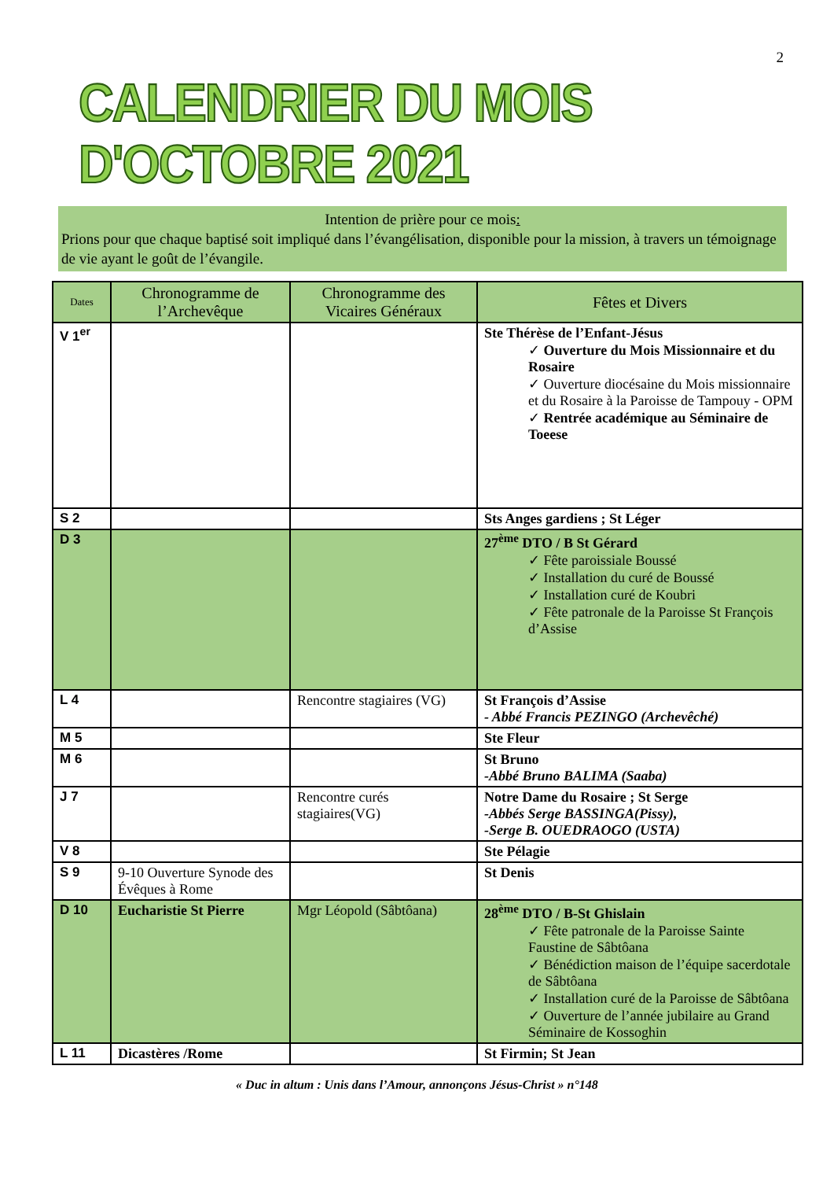2
CALENDRIER DU MOIS D'OCTOBRE 2021
Intention de prière pour ce mois:
Prions pour que chaque baptisé soit impliqué dans l’évangélisation, disponible pour la mission, à travers un témoignage de vie ayant le goût de l’évangile.
| Dates | Chronogramme de l’Archevêque | Chronogramme des Vicaires Généraux | Fêtes et Divers |
| --- | --- | --- | --- |
| V 1<sup>er</sup> | | | Ste Thérèse de l’Enfant-Jésus ✓ Ouverture du Mois Missionnaire et du Rosaire ✓ Ouverture diocésaine du Mois missionnaire et du Rosaire à la Paroisse de Tampouy - OPM ✓ Rentrée académique au Séminaire de Toeese |
| S 2 | | | Sts Anges gardiens ; St Léger |
| D 3 | | | 27<sup>ème</sup> DTO / B St Gérard ✓ Fête paroissiale Boussé ✓ Installation du curé de Boussé ✓ Installation curé de Koubri ✓ Fête patronale de la Paroisse St François d’Assise |
| L 4 | | Rencontre stagiaires (VG) | St François d’Assise - Abbé Francis PEZINGO (Archevêché) |
| M 5 | | | Ste Fleur |
| M 6 | | | St Bruno -Abbé Bruno BALIMA (Saaba) |
| J 7 | | Rencontre curés stagiaires(VG) | Notre Dame du Rosaire ; St Serge -Abbés Serge BASSINGA(Pissy), -Serge B. OUEDRAOGO (USTA) |
| V 8 | | | Ste Pélagie |
| S 9 | 9-10 Ouverture Synode des Évêques à Rome | | St Denis |
| D 10 | Eucharistie St Pierre | Mgr Léopold (Sâbtôana) | 28<sup>ème</sup> DTO / B-St Ghislain ✓ Fête patronale de la Paroisse Sainte Faustine de Sâbtôana ✓ Bénédiction maison de l’équipe sacerdotale de Sâbtôana ✓ Installation curé de la Paroisse de Sâbtôana ✓ Ouverture de l’année jubilaire au Grand Séminaire de Kossoghin |
| L 11 | Dicastères /Rome | | St Firmin; St Jean |
« Duc in altum : Unis dans l’Amour, annonçons Jésus-Christ » n°148